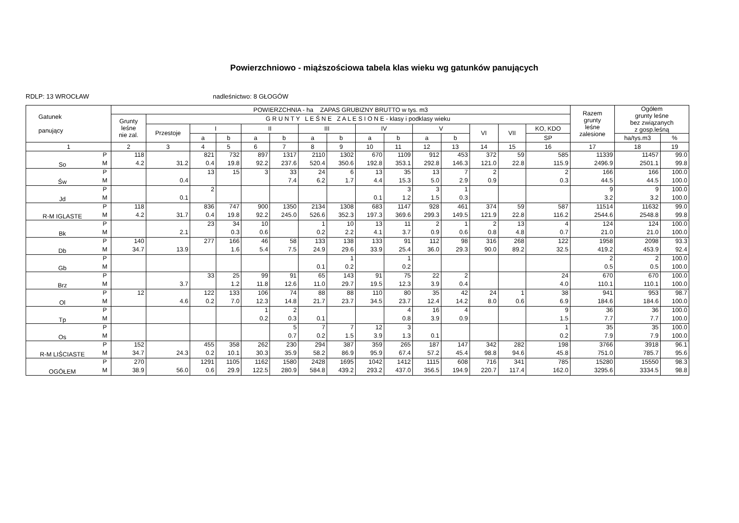Powierzchniowo - miąższościowa tabela klas wieku wg gatunków panujących
RDLP: 13 WROCŁAW nadleśnictwo: 8 GŁOGÓW
| Gatunek panujący | | POWIERZCHNIA - ha ZAPAS GRUBIZNY BRUTTO w tys. m3 | | | | | | | | | | | | | | | Razem grunty leśne zalesione | Ogółem grunty leśne bez związanych z gosp.leśną | |
| --- | --- | --- | --- | --- | --- | --- | --- | --- | --- | --- | --- | --- | --- | --- | --- | --- | --- | --- | --- |
| | | Grunty leśne nie zal. | G R U N T Y L E Ś N E Z A L E S I O N E - klasy i podklasy wieku | | | | | | | | | | | | | | | | |
| | | | Przestoje | I | | II | | III | | IV | | V | | VI | VII | KO, KDO | | | |
| | | | | a | b | a | b | a | b | a | b | a | b | | | SP | | ha/tys.m3 | % |
| 1 | | 2 | 3 | 4 | 5 | 6 | 7 | 8 | 9 | 10 | 11 | 12 | 13 | 14 | 15 | 16 | 17 | 18 | 19 |
| So | P | 118 | | 821 | 732 | 897 | 1317 | 2110 | 1302 | 670 | 1109 | 912 | 453 | 372 | 59 | 585 | 11339 | 11457 | 99.0 |
| | M | 4.2 | 31.2 | 0.4 | 19.8 | 92.2 | 237.6 | 520.4 | 350.6 | 192.8 | 353.1 | 292.8 | 146.3 | 121.0 | 22.8 | 115.9 | 2496.9 | 2501.1 | 99.8 |
| Św | P | | | 13 | 15 | 3 | 33 | 24 | 6 | 13 | 35 | 13 | 7 | 2 | | 2 | 166 | 166 | 100.0 |
| | M | | 0.4 | | | | 7.4 | 6.2 | 1.7 | 4.4 | 15.3 | 5.0 | 2.9 | 0.9 | | 0.3 | 44.5 | 44.5 | 100.0 |
| Jd | P | | | 2 | | | | | | | 3 | 3 | 1 | | | | 9 | 9 | 100.0 |
| | M | | 0.1 | | | | | | | 0.1 | 1.2 | 1.5 | 0.3 | | | | 3.2 | 3.2 | 100.0 |
| R-M IGLASTE | P | 118 | | 836 | 747 | 900 | 1350 | 2134 | 1308 | 683 | 1147 | 928 | 461 | 374 | 59 | 587 | 11514 | 11632 | 99.0 |
| | M | 4.2 | 31.7 | 0.4 | 19.8 | 92.2 | 245.0 | 526.6 | 352.3 | 197.3 | 369.6 | 299.3 | 149.5 | 121.9 | 22.8 | 116.2 | 2544.6 | 2548.8 | 99.8 |
| Bk | P | | | 23 | 34 | 10 | | 1 | 10 | 13 | 11 | 2 | 1 | 2 | 13 | 4 | 124 | 124 | 100.0 |
| | M | | 2.1 | | 0.3 | 0.6 | | 0.2 | 2.2 | 4.1 | 3.7 | 0.9 | 0.6 | 0.8 | 4.8 | 0.7 | 21.0 | 21.0 | 100.0 |
| Db | P | 140 | | 277 | 166 | 46 | 58 | 133 | 138 | 133 | 91 | 112 | 98 | 316 | 268 | 122 | 1958 | 2098 | 93.3 |
| | M | 34.7 | 13.9 | | 1.6 | 5.4 | 7.5 | 24.9 | 29.6 | 33.9 | 25.4 | 36.0 | 29.3 | 90.0 | 89.2 | 32.5 | 419.2 | 453.9 | 92.4 |
| Gb | P | | | | | | | | 1 | | 1 | | | | | | 2 | 2 | 100.0 |
| | M | | | | | | | 0.1 | 0.2 | | 0.2 | | | | | | 0.5 | 0.5 | 100.0 |
| Brz | P | | | 33 | 25 | 99 | 91 | 65 | 143 | 91 | 75 | 22 | 2 | | | 24 | 670 | 670 | 100.0 |
| | M | | 3.7 | | 1.2 | 11.8 | 12.6 | 11.0 | 29.7 | 19.5 | 12.3 | 3.9 | 0.4 | | | 4.0 | 110.1 | 110.1 | 100.0 |
| Ol | P | 12 | | 122 | 133 | 106 | 74 | 88 | 88 | 110 | 80 | 35 | 42 | 24 | 1 | 38 | 941 | 953 | 98.7 |
| | M | | 4.6 | 0.2 | 7.0 | 12.3 | 14.8 | 21.7 | 23.7 | 34.5 | 23.7 | 12.4 | 14.2 | 8.0 | 0.6 | 6.9 | 184.6 | 184.6 | 100.0 |
| Tp | P | | | | | 1 | 2 | | | | 4 | 16 | 4 | | | 9 | 36 | 36 | 100.0 |
| | M | | | | | 0.2 | 0.3 | 0.1 | | | 0.8 | 3.9 | 0.9 | | | 1.5 | 7.7 | 7.7 | 100.0 |
| Os | P | | | | | | 5 | 7 | 7 | 12 | 3 | | | | | 1 | 35 | 35 | 100.0 |
| | M | | | | | | 0.7 | 0.2 | 1.5 | 3.9 | 1.3 | 0.1 | | | | 0.2 | 7.9 | 7.9 | 100.0 |
| R-M LIŚCIASTE | P | 152 | | 455 | 358 | 262 | 230 | 294 | 387 | 359 | 265 | 187 | 147 | 342 | 282 | 198 | 3766 | 3918 | 96.1 |
| | M | 34.7 | 24.3 | 0.2 | 10.1 | 30.3 | 35.9 | 58.2 | 86.9 | 95.9 | 67.4 | 57.2 | 45.4 | 98.8 | 94.6 | 45.8 | 751.0 | 785.7 | 95.6 |
| OGÓŁEM | P | 270 | | 1291 | 1105 | 1162 | 1580 | 2428 | 1695 | 1042 | 1412 | 1115 | 608 | 716 | 341 | 785 | 15280 | 15550 | 98.3 |
| | M | 38.9 | 56.0 | 0.6 | 29.9 | 122.5 | 280.9 | 584.8 | 439.2 | 293.2 | 437.0 | 356.5 | 194.9 | 220.7 | 117.4 | 162.0 | 3295.6 | 3334.5 | 98.8 |